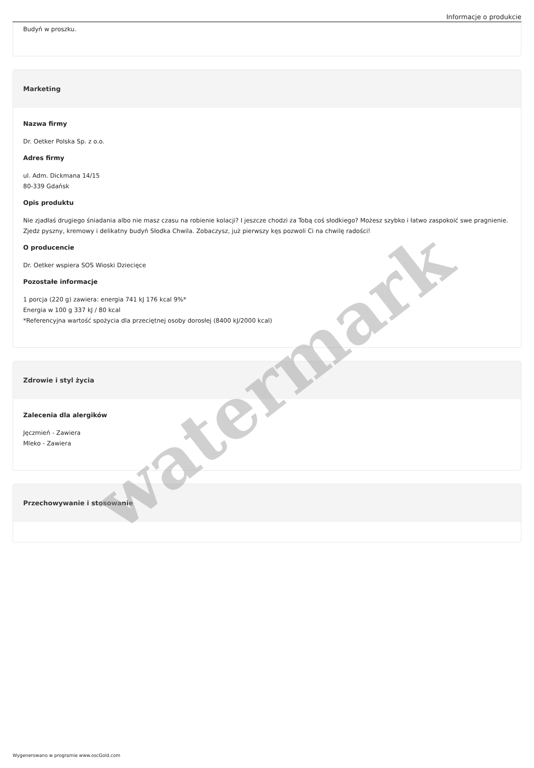Informacje o produkcie
Budyń w proszku.
Marketing
Nazwa firmy
Dr. Oetker Polska Sp. z o.o.
Adres firmy
ul. Adm. Dickmana 14/15
80-339 Gdańsk
Opis produktu
Nie zjadłaś drugiego śniadania albo nie masz czasu na robienie kolacji? I jeszcze chodzi za Tobą coś słodkiego? Możesz szybko i łatwo zaspokoić swe pragnienie. Zjedz pyszny, kremowy i delikatny budyń Słodka Chwila. Zobaczysz, już pierwszy kęs pozwoli Ci na chwilę radości!
O producencie
Dr. Oetker wspiera SOS Wioski Dziecięce
Pozostałe informacje
1 porcja (220 g) zawiera: energia 741 kJ 176 kcal 9%*
Energia w 100 g 337 kJ / 80 kcal
*Referencyjna wartość spożycia dla przeciętnej osoby dorosłej (8400 kJ/2000 kcal)
Zdrowie i styl życia
Zalecenia dla alergików
Jęczmień - Zawiera
Mleko - Zawiera
Przechowywanie i stosowanie
Wygenerowano w programie www.oscGold.com
watermark